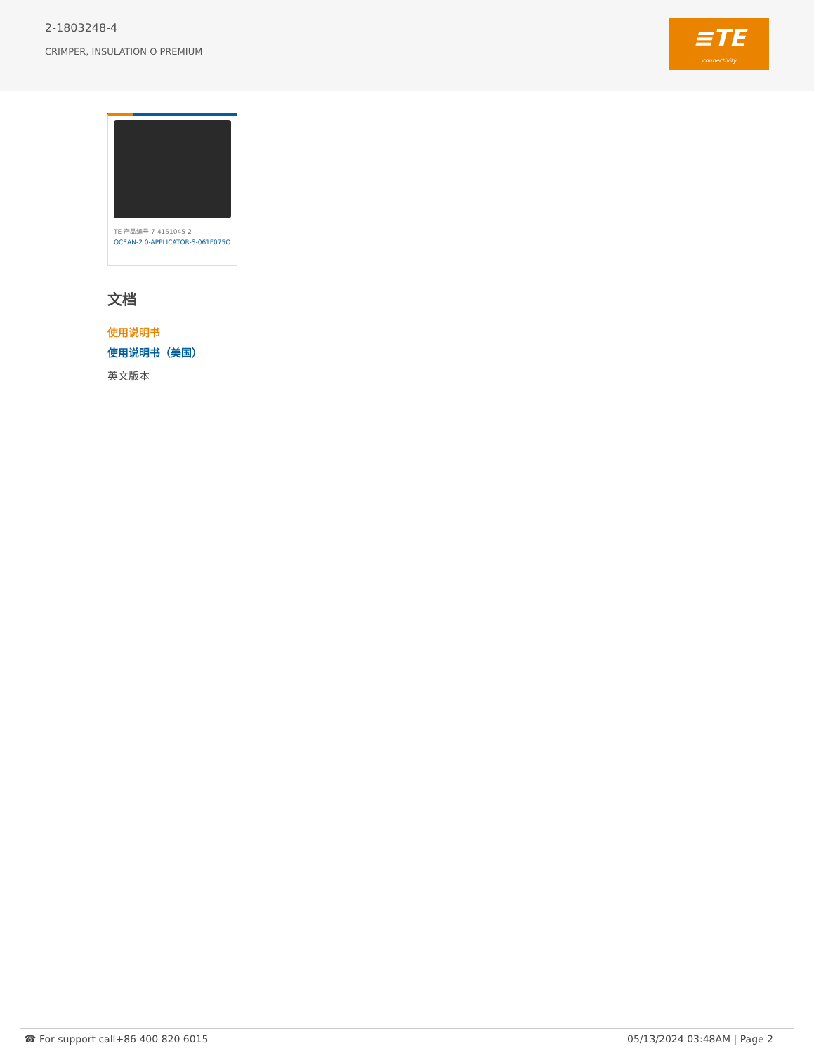2-1803248-4
CRIMPER, INSULATION O PREMIUM
≡TE
connectivity
TE 产品编号 7-4151045-2
OCEAN-2.0-APPLICATOR-S-061F075O
文档
使用说明书
使用说明书（美国）
英文版本
☎ For support call+86 400 820 6015 05/13/2024 03:48AM | Page 2